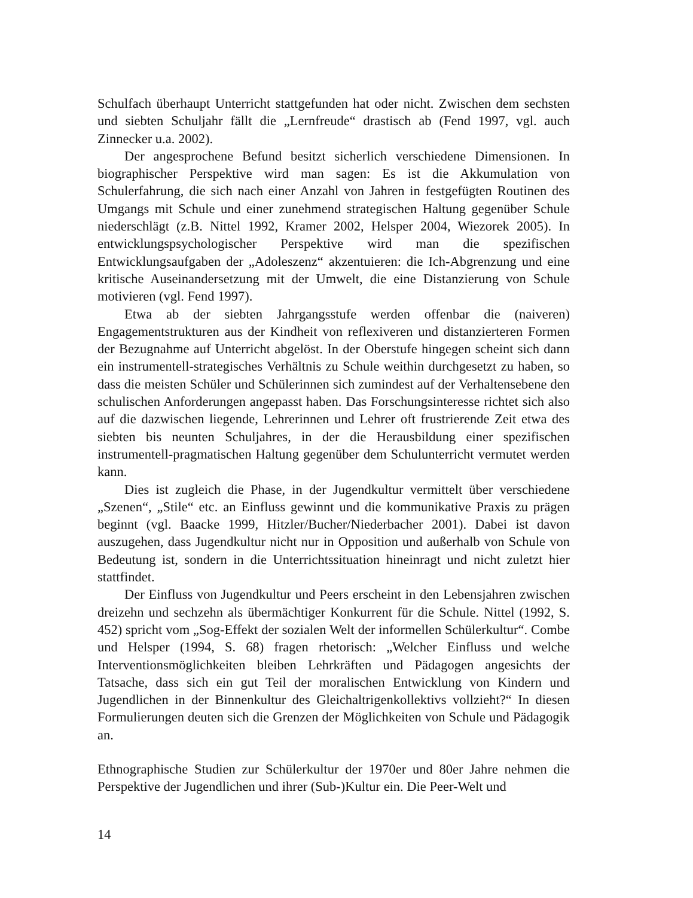Schulfach überhaupt Unterricht stattgefunden hat oder nicht. Zwischen dem sechsten und siebten Schuljahr fällt die „Lernfreude“ drastisch ab (Fend 1997, vgl. auch Zinnecker u.a. 2002).
Der angesprochene Befund besitzt sicherlich verschiedene Dimensionen. In biographischer Perspektive wird man sagen: Es ist die Akkumulation von Schulerfahrung, die sich nach einer Anzahl von Jahren in festgefügten Routinen des Umgangs mit Schule und einer zunehmend strategischen Haltung gegenüber Schule niederschlägt (z.B. Nittel 1992, Kramer 2002, Helsper 2004, Wiezorek 2005). In entwicklungspsychologischer Perspektive wird man die spezifischen Entwicklungsaufgaben der „Adoleszenz“ akzentuieren: die Ich-Abgrenzung und eine kritische Auseinandersetzung mit der Umwelt, die eine Distanzierung von Schule motivieren (vgl. Fend 1997).
Etwa ab der siebten Jahrgangsstufe werden offenbar die (naiveren) Engagementstrukturen aus der Kindheit von reflexiveren und distanzierteren Formen der Bezugnahme auf Unterricht abgelöst. In der Oberstufe hingegen scheint sich dann ein instrumentell-strategisches Verhältnis zu Schule weithin durchgesetzt zu haben, so dass die meisten Schüler und Schülerinnen sich zumindest auf der Verhaltensebene den schulischen Anforderungen angepasst haben. Das Forschungsinteresse richtet sich also auf die dazwischen liegende, Lehrerinnen und Lehrer oft frustrierende Zeit etwa des siebten bis neunten Schuljahres, in der die Herausbildung einer spezifischen instrumentell-pragmatischen Haltung gegenüber dem Schulunterricht vermutet werden kann.
Dies ist zugleich die Phase, in der Jugendkultur vermittelt über verschiedene „Szenen“, „Stile“ etc. an Einfluss gewinnt und die kommunikative Praxis zu prägen beginnt (vgl. Baacke 1999, Hitzler/Bucher/Niederbacher 2001). Dabei ist davon auszugehen, dass Jugendkultur nicht nur in Opposition und außerhalb von Schule von Bedeutung ist, sondern in die Unterrichtssituation hineinragt und nicht zuletzt hier stattfindet.
Der Einfluss von Jugendkultur und Peers erscheint in den Lebensjahren zwischen dreizehn und sechzehn als übermächtiger Konkurrent für die Schule. Nittel (1992, S. 452) spricht vom „Sog-Effekt der sozialen Welt der informellen Schülerkultur“. Combe und Helsper (1994, S. 68) fragen rhetorisch: „Welcher Einfluss und welche Interventionsmöglichkeiten bleiben Lehrkräften und Pädagogen angesichts der Tatsache, dass sich ein gut Teil der moralischen Entwicklung von Kindern und Jugendlichen in der Binnenkultur des Gleichaltrigenkollektivs vollzieht?“ In diesen Formulierungen deuten sich die Grenzen der Möglichkeiten von Schule und Pädagogik an.
Ethnographische Studien zur Schülerkultur der 1970er und 80er Jahre nehmen die Perspektive der Jugendlichen und ihrer (Sub-)Kultur ein. Die Peer-Welt und
14